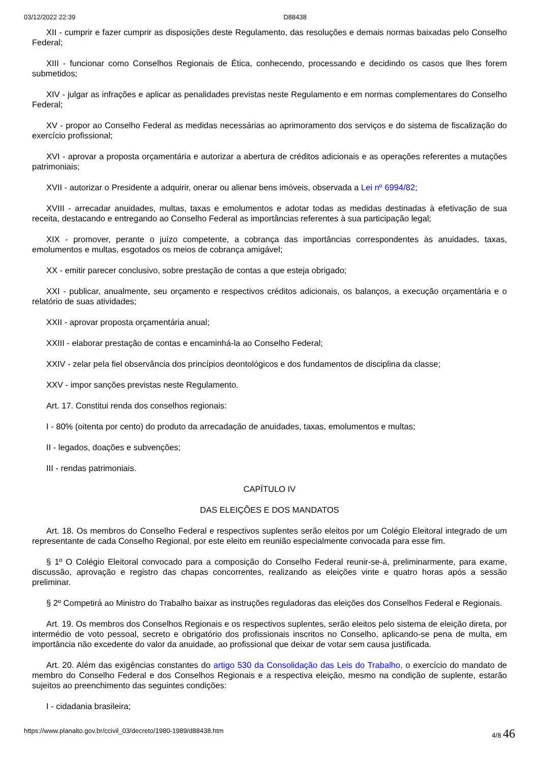03/12/2022 22:39 D88438
XII - cumprir e fazer cumprir as disposições deste Regulamento, das resoluções e demais normas baixadas pelo Conselho Federal;
XIII - funcionar como Conselhos Regionais de Ética, conhecendo, processando e decidindo os casos que lhes forem submetidos;
XIV - julgar as infrações e aplicar as penalidades previstas neste Regulamento e em normas complementares do Conselho Federal;
XV - propor ao Conselho Federal as medidas necessárias ao aprimoramento dos serviços e do sistema de fiscalização do exercício profissional;
XVI - aprovar a proposta orçamentária e autorizar a abertura de créditos adicionais e as operações referentes a mutações patrimoniais;
XVII - autorizar o Presidente a adquirir, onerar ou alienar bens imóveis, observada a Lei nº 6994/82;
XVIII - arrecadar anuidades, multas, taxas e emolumentos e adotar todas as medidas destinadas à efetivação de sua receita, destacando e entregando ao Conselho Federal as importâncias referentes à sua participação legal;
XIX - promover, perante o juízo competente, a cobrança das importâncias correspondentes às anuidades, taxas, emolumentos e multas, esgotados os meios de cobrança amigável;
XX - emitir parecer conclusivo, sobre prestação de contas a que esteja obrigado;
XXI - publicar, anualmente, seu orçamento e respectivos créditos adicionais, os balanços, a execução orçamentária e o relatório de suas atividades;
XXII - aprovar proposta orçamentária anual;
XXIII - elaborar prestação de contas e encaminhá-la ao Conselho Federal;
XXIV - zelar pela fiel observância dos princípios deontológicos e dos fundamentos de disciplina da classe;
XXV - impor sanções previstas neste Regulamento.
Art. 17. Constitui renda dos conselhos regionais:
I - 80% (oitenta por cento) do produto da arrecadação de anuidades, taxas, emolumentos e multas;
II - legados, doações e subvenções;
III - rendas patrimoniais.
CAPÍTULO IV
DAS ELEIÇÕES E DOS MANDATOS
Art. 18. Os membros do Conselho Federal e respectivos suplentes serão eleitos por um Colégio Eleitoral integrado de um representante de cada Conselho Regional, por este eleito em reunião especialmente convocada para esse fim.
§ 1º O Colégio Eleitoral convocado para a composição do Conselho Federal reunir-se-á, preliminarmente, para exame, discussão, aprovação e registro das chapas concorrentes, realizando as eleições vinte e quatro horas após a sessão preliminar.
§ 2º Competirá ao Ministro do Trabalho baixar as instruções reguladoras das eleições dos Conselhos Federal e Regionais.
Art. 19. Os membros dos Conselhos Regionais e os respectivos suplentes, serão eleitos pelo sistema de eleição direta, por intermédio de voto pessoal, secreto e obrigatório dos profissionais inscritos no Conselho, aplicando-se pena de multa, em importância não excedente do valor da anuidade, ao profissional que deixar de votar sem causa justificada.
Art. 20. Além das exigências constantes do artigo 530 da Consolidação das Leis do Trabalho, o exercício do mandato de membro do Conselho Federal e dos Conselhos Regionais e a respectiva eleição, mesmo na condição de suplente, estarão sujeitos ao preenchimento das seguintes condições:
I - cidadania brasileira;
https://www.planalto.gov.br/ccivil_03/decreto/1980-1989/d88438.htm 4/8 46